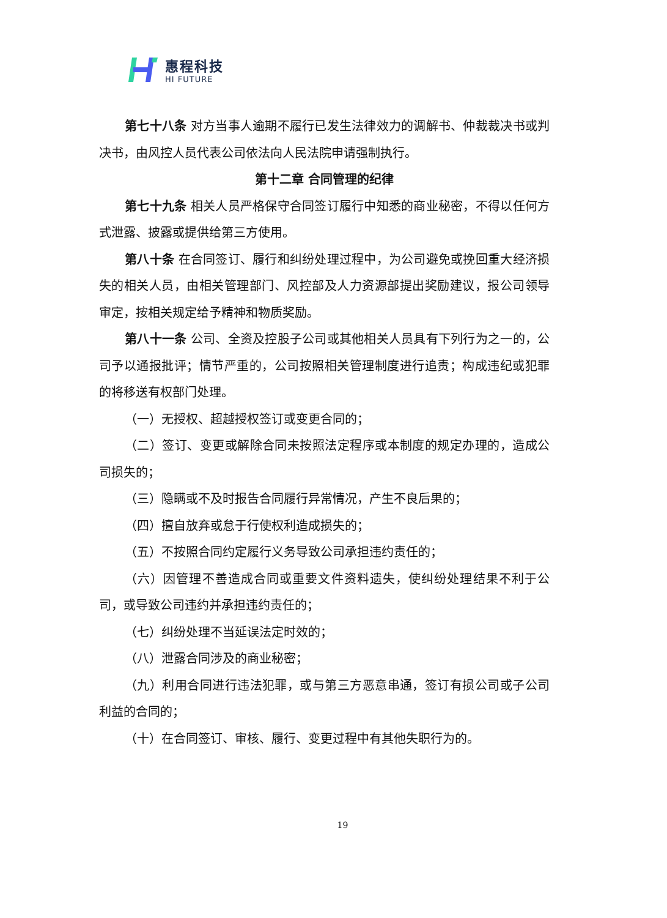惠程科技
HI FUTURE
第七十八条 对方当事人逾期不履行已发生法律效力的调解书、仲裁裁决书或判决书，由风控人员代表公司依法向人民法院申请强制执行。
第十二章 合同管理的纪律
第七十九条 相关人员严格保守合同签订履行中知悉的商业秘密，不得以任何方式泄露、披露或提供给第三方使用。
第八十条 在合同签订、履行和纠纷处理过程中，为公司避免或挽回重大经济损失的相关人员，由相关管理部门、风控部及人力资源部提出奖励建议，报公司领导审定，按相关规定给予精神和物质奖励。
第八十一条 公司、全资及控股子公司或其他相关人员具有下列行为之一的，公司予以通报批评；情节严重的，公司按照相关管理制度进行追责；构成违纪或犯罪的将移送有权部门处理。
（一）无授权、超越授权签订或变更合同的；
（二）签订、变更或解除合同未按照法定程序或本制度的规定办理的，造成公司损失的；
（三）隐瞒或不及时报告合同履行异常情况，产生不良后果的；
（四）擅自放弃或怠于行使权利造成损失的；
（五）不按照合同约定履行义务导致公司承担违约责任的；
（六）因管理不善造成合同或重要文件资料遗失，使纠纷处理结果不利于公司，或导致公司违约并承担违约责任的；
（七）纠纷处理不当延误法定时效的；
（八）泄露合同涉及的商业秘密；
（九）利用合同进行违法犯罪，或与第三方恶意串通，签订有损公司或子公司利益的合同的；
（十）在合同签订、审核、履行、变更过程中有其他失职行为的。
19